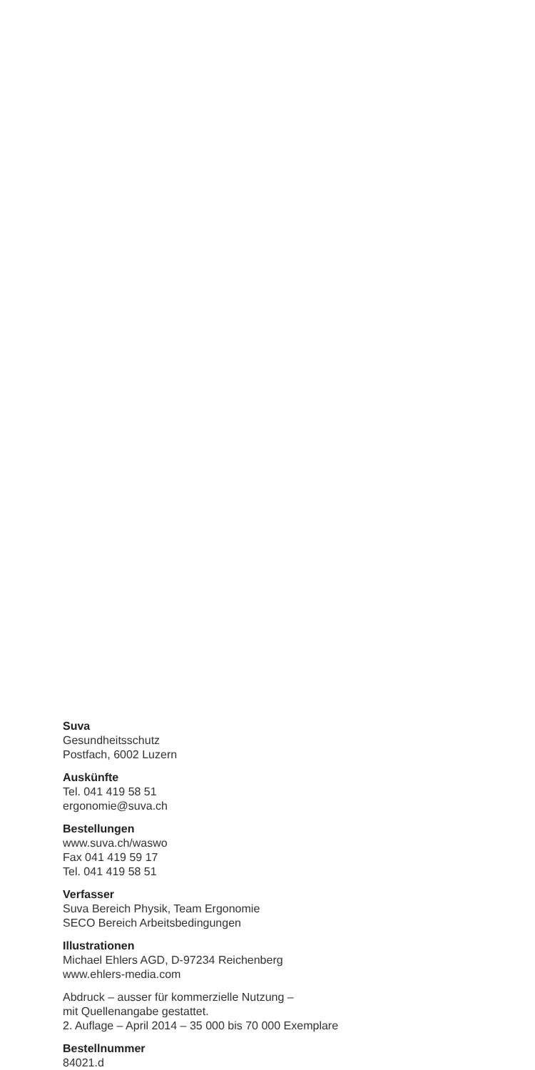Suva
Gesundheitsschutz
Postfach, 6002 Luzern
Auskünfte
Tel. 041 419 58 51
ergonomie@suva.ch
Bestellungen
www.suva.ch/waswo
Fax 041 419 59 17
Tel. 041 419 58 51
Verfasser
Suva Bereich Physik, Team Ergonomie
SECO Bereich Arbeitsbedingungen
Illustrationen
Michael Ehlers AGD, D-97234 Reichenberg
www.ehlers-media.com
Abdruck – ausser für kommerzielle Nutzung –
mit Quellenangabe gestattet.
2. Auflage – April 2014 – 35 000 bis 70 000 Exemplare
Bestellnummer
84021.d